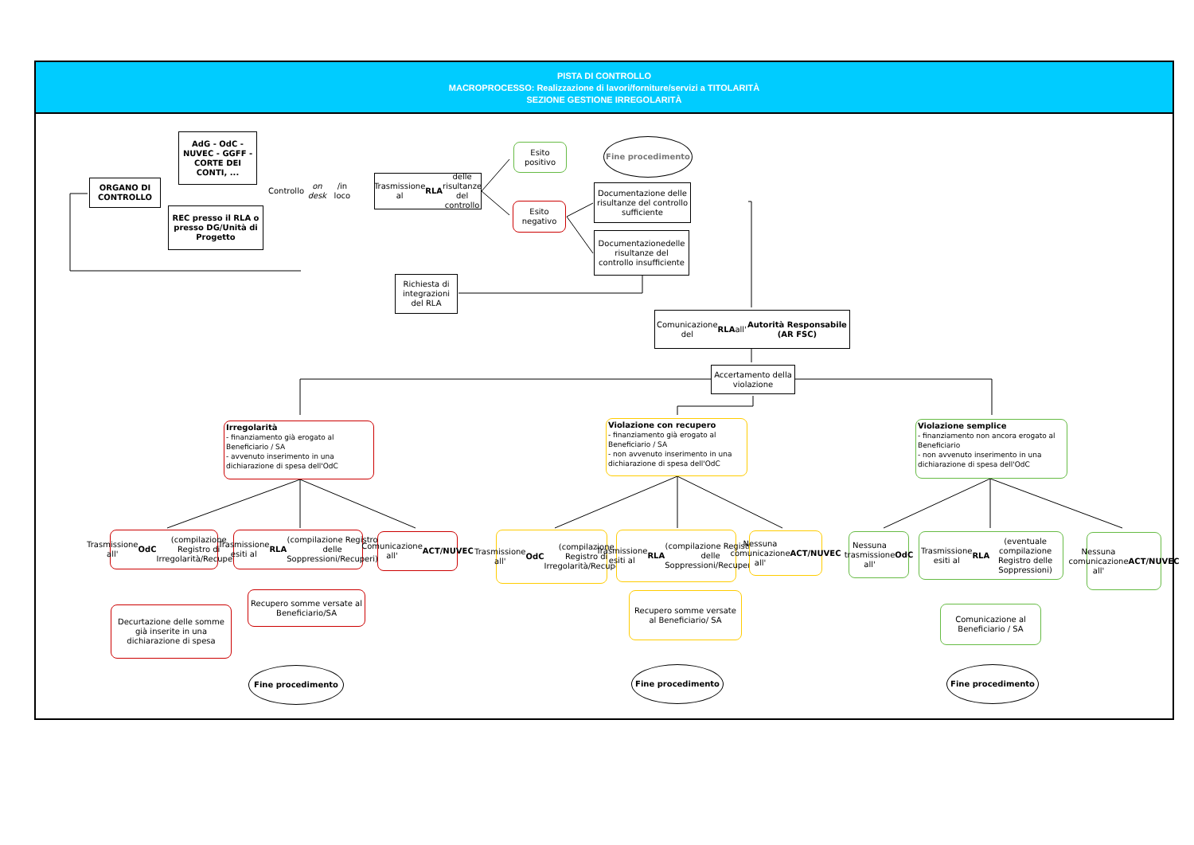PISTA DI CONTROLLO
MACROPROCESSO: Realizzazione di lavori/forniture/servizi a TITOLARITÀ
SEZIONE GESTIONE IRREGOLARITÀ
AdG - OdC - NUVEC - GGFF - CORTE DEI CONTI, ...
ORGANO DI CONTROLLO
REC presso il RLA o presso DG/Unità di Progetto
Controllo on desk /in loco
Trasmissione al RLA delle risultanze del controllo
Esito positivo
Fine procedimento
Esito negativo
Documentazione delle risultanze del controllo sufficiente
Documentazionedelle risultanze del controllo insufficiente
Richiesta di integrazioni del RLA
Comunicazione del RLA all' Autorità Responsabile (AR FSC)
Accertamento della violazione
Irregolarità
- finanziamento già erogato al Beneficiario / SA
- avvenuto inserimento in una dichiarazione di spesa dell'OdC
Violazione con recupero
- finanziamento già erogato al Beneficiario / SA
- non avvenuto inserimento in una dichiarazione di spesa dell'OdC
Violazione semplice
- finanziamento non ancora erogato al Beneficiario
- non avvenuto inserimento in una dichiarazione di spesa dell'OdC
Trasmissione all' OdC (compilazione Registro di Irregolarità/Recuperi)
Trasmissione esiti al RLA (compilazione Registro delle Soppressioni/Recuperi)
Comunicazione all' ACT/NUVEC
Decurtazione delle somme già inserite in una dichiarazione di spesa
Recupero somme versate al Beneficiario/SA
Trasmissione all' OdC (compilazione Registro di Irregolarità/Recuperi)
Trasmissione esiti al RLA (compilazione Registro delle Soppressioni/Recuperi)
Nessuna comunicazione all' ACT/NUVEC
Recupero somme versate al Beneficiario/ SA
Nessuna trasmissione all' OdC
Trasmissione esiti al RLA (eventuale compilazione Registro delle Soppressioni)
Nessuna comunicazione all' ACT/NUVEC
Comunicazione al Beneficiario / SA
Fine procedimento Fine procedimento Fine procedimento